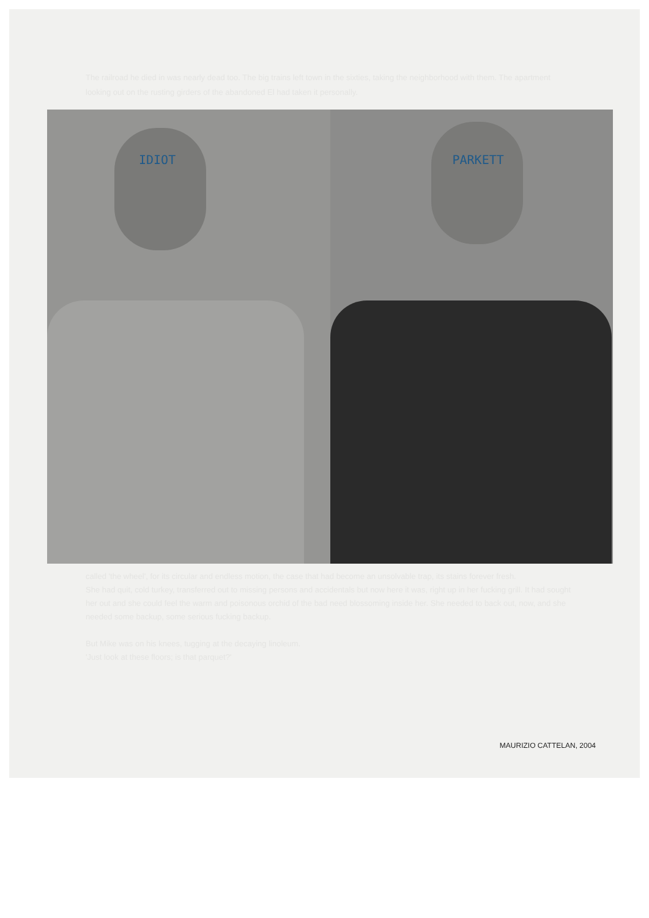The railroad he died in was nearly dead too. The big trains left town in the sixties, taking the neighborhood with them. The apartment looking out on the rusting girders of the abandoned El had taken it personally.
IDIOT
PARKETT
called 'the wheel', for its circular and endless motion, the case that had become an unsolvable trap, its stains forever fresh.
She had quit, cold turkey, transferred out to missing persons and accidentals but now here it was, right up in her fucking grill. It had sought her out and she could feel the warm and poisonous orchid of the bad need blossoming inside her. She needed to back out, now, and she needed some backup, some serious fucking backup.
But Mike was on his knees, tugging at the decaying linoleum.
'Just look at these floors; is that parquet?'
MAURIZIO CATTELAN, 2004